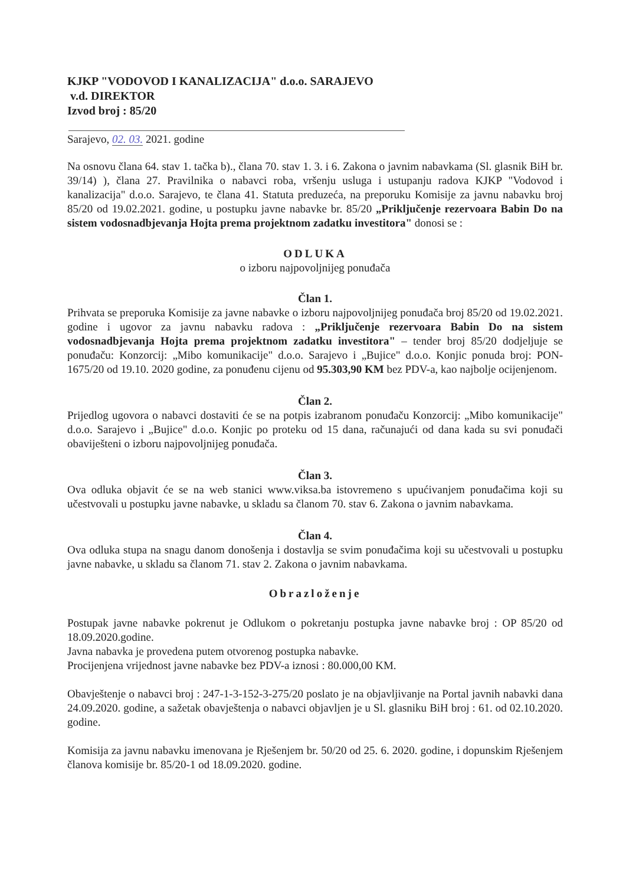KJKP "VODOVOD I KANALIZACIJA" d.o.o. SARAJEVO
v.d. DIREKTOR
Izvod broj : 85/20
Sarajevo, 02. 03. 2021. godine
Na osnovu člana 64. stav 1. tačka b)., člana 70. stav 1. 3. i 6. Zakona o javnim nabavkama (Sl. glasnik BiH br. 39/14) ), člana 27. Pravilnika o nabavci roba, vršenju usluga i ustupanju radova KJKP "Vodovod i kanalizacija" d.o.o. Sarajevo, te člana 41. Statuta preduzeća, na preporuku Komisije za javnu nabavku broj 85/20 od 19.02.2021. godine, u postupku javne nabavke br. 85/20 „Priključenje rezervoara Babin Do na sistem vodosnadbjevanja Hojta prema projektnom zadatku investitora" donosi se :
ODLUKA
o izboru najpovoljnijeg ponuđača
Član 1.
Prihvata se preporuka Komisije za javne nabavke o izboru najpovoljnijeg ponuđača broj 85/20 od 19.02.2021. godine i ugovor za javnu nabavku radova : „Priključenje rezervoara Babin Do na sistem vodosnadbjevanja Hojta prema projektnom zadatku investitora" – tender broj 85/20 dodjeljuje se ponuđaču: Konzorcij: „Mibo komunikacije" d.o.o. Sarajevo i „Bujice" d.o.o. Konjic ponuda broj: PON-1675/20 od 19.10. 2020 godine, za ponuđenu cijenu od 95.303,90 KM bez PDV-a, kao najbolje ocijenjenom.
Član 2.
Prijedlog ugovora o nabavci dostaviti će se na potpis izabranom ponuđaču Konzorcij: „Mibo komunikacije" d.o.o. Sarajevo i „Bujice" d.o.o. Konjic po proteku od 15 dana, računajući od dana kada su svi ponuđači obaviješteni o izboru najpovoljnijeg ponuđača.
Član 3.
Ova odluka objavit će se na web stanici www.viksa.ba istovremeno s upućivanjem ponuđačima koji su učestvovali u postupku javne nabavke, u skladu sa članom 70. stav 6. Zakona o javnim nabavkama.
Član 4.
Ova odluka stupa na snagu danom donošenja i dostavlja se svim ponuđačima koji su učestvovali u postupku javne nabavke, u skladu sa članom 71. stav 2. Zakona o javnim nabavkama.
Obrazloženje
Postupak javne nabavke pokrenut je Odlukom o pokretanju postupka javne nabavke broj : OP 85/20 od 18.09.2020.godine.
Javna nabavka je provedena putem otvorenog postupka nabavke.
Procijenjena vrijednost javne nabavke bez PDV-a iznosi : 80.000,00 KM.
Obavještenje o nabavci broj : 247-1-3-152-3-275/20 poslato je na objavljivanje na Portal javnih nabavki dana 24.09.2020. godine, a sažetak obavještenja o nabavci objavljen je u Sl. glasniku BiH broj : 61. od 02.10.2020. godine.
Komisija za javnu nabavku imenovana je Rješenjem br. 50/20 od 25. 6. 2020. godine, i dopunskim Rješenjem članova komisije br. 85/20-1 od 18.09.2020. godine.